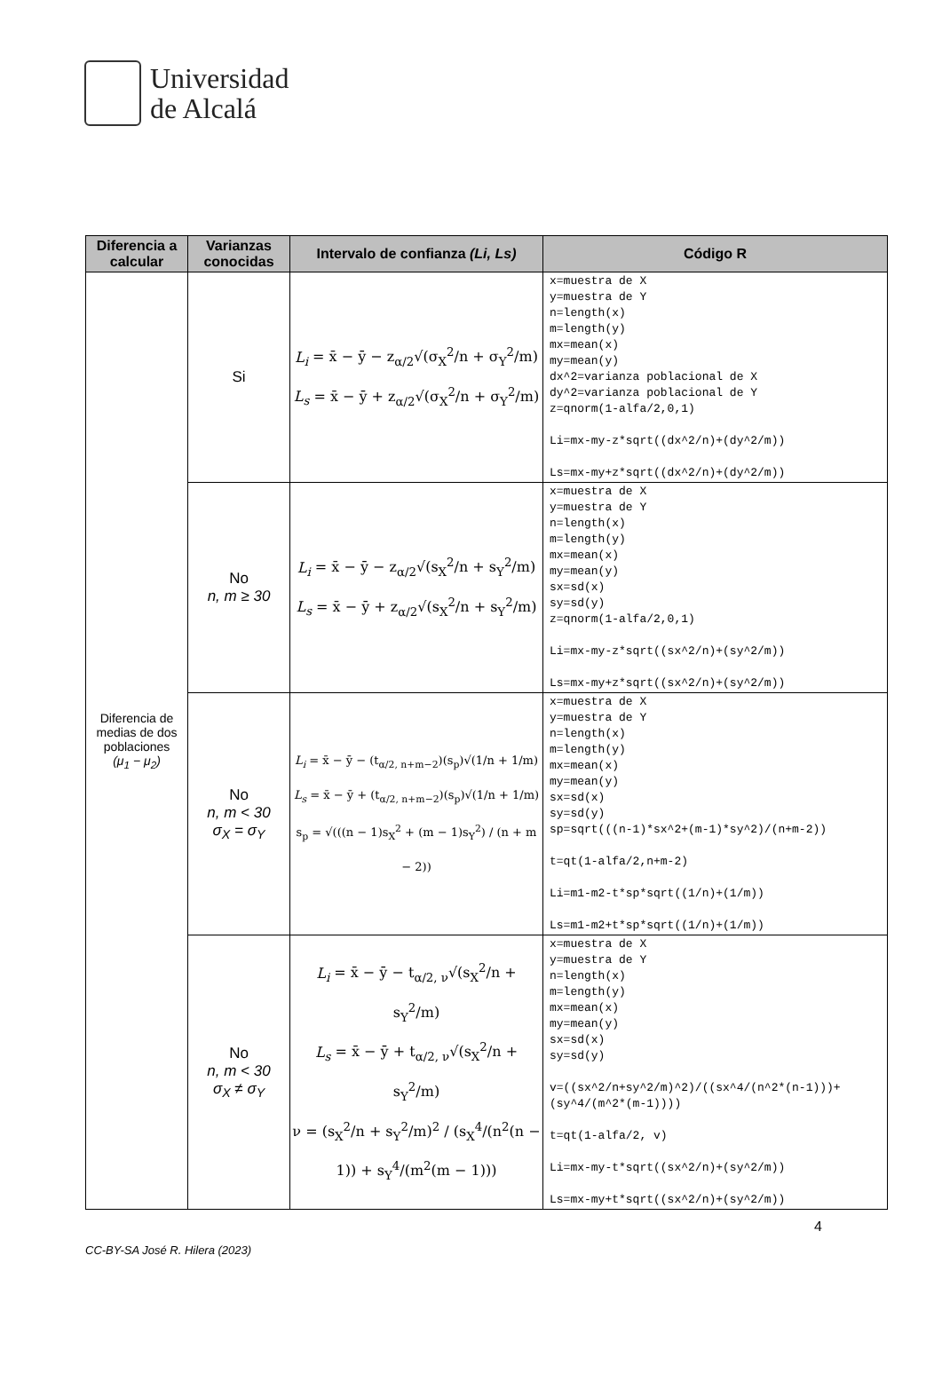Universidad
de Alcalá
| Diferencia a calcular | Varianzas conocidas | Intervalo de confianza (Li, Ls) | Código R |
| --- | --- | --- | --- |
| Diferencia de medias de dos poblaciones (μ<sub>1</sub> − μ<sub>2</sub>) | Si | L<sub>i</sub> = x̄ − ȳ − z<sub>α/2</sub>√(σ<sub>X</sub><sup>2</sup>/n + σ<sub>Y</sub><sup>2</sup>/m) L<sub>s</sub> = x̄ − ȳ + z<sub>α/2</sub>√(σ<sub>X</sub><sup>2</sup>/n + σ<sub>Y</sub><sup>2</sup>/m) | x=muestra de X y=muestra de Y n=length(x) m=length(y) mx=mean(x) my=mean(y) dx^2=varianza poblacional de X dy^2=varianza poblacional de Y z=qnorm(1-alfa/2,0,1) Li=mx-my-z*sqrt((dx^2/n)+(dy^2/m)) Ls=mx-my+z*sqrt((dx^2/n)+(dy^2/m)) |
| | No n, m ≥ 30 | L<sub>i</sub> = x̄ − ȳ − z<sub>α/2</sub>√(s<sub>X</sub><sup>2</sup>/n + s<sub>Y</sub><sup>2</sup>/m) L<sub>s</sub> = x̄ − ȳ + z<sub>α/2</sub>√(s<sub>X</sub><sup>2</sup>/n + s<sub>Y</sub><sup>2</sup>/m) | x=muestra de X y=muestra de Y n=length(x) m=length(y) mx=mean(x) my=mean(y) sx=sd(x) sy=sd(y) z=qnorm(1-alfa/2,0,1) Li=mx-my-z*sqrt((sx^2/n)+(sy^2/m)) Ls=mx-my+z*sqrt((sx^2/n)+(sy^2/m)) |
| | No n, m < 30 σ<sub>X</sub> = σ<sub>Y</sub> | L<sub>i</sub> = x̄ − ȳ − (t<sub>α/2, n+m−2</sub>)(s<sub>p</sub>)√(1/n + 1/m) L<sub>s</sub> = x̄ − ȳ + (t<sub>α/2, n+m−2</sub>)(s<sub>p</sub>)√(1/n + 1/m) s<sub>p</sub> = √(((n − 1)s<sub>X</sub><sup>2</sup> + (m − 1)s<sub>Y</sub><sup>2</sup>) / (n + m − 2)) | x=muestra de X y=muestra de Y n=length(x) m=length(y) mx=mean(x) my=mean(y) sx=sd(x) sy=sd(y) sp=sqrt(((n-1)*sx^2+(m-1)*sy^2)/(n+m-2)) t=qt(1-alfa/2,n+m-2) Li=m1-m2-t*sp*sqrt((1/n)+(1/m)) Ls=m1-m2+t*sp*sqrt((1/n)+(1/m)) |
| | No n, m < 30 σ<sub>X</sub> ≠ σ<sub>Y</sub> | L<sub>i</sub> = x̄ − ȳ − t<sub>α/2, ν</sub>√(s<sub>X</sub><sup>2</sup>/n + s<sub>Y</sub><sup>2</sup>/m) L<sub>s</sub> = x̄ − ȳ + t<sub>α/2, ν</sub>√(s<sub>X</sub><sup>2</sup>/n + s<sub>Y</sub><sup>2</sup>/m) ν = (s<sub>X</sub><sup>2</sup>/n + s<sub>Y</sub><sup>2</sup>/m)<sup>2</sup> / (s<sub>X</sub><sup>4</sup>/(n<sup>2</sup>(n − 1)) + s<sub>Y</sub><sup>4</sup>/(m<sup>2</sup>(m − 1))) | x=muestra de X y=muestra de Y n=length(x) m=length(y) mx=mean(x) my=mean(y) sx=sd(x) sy=sd(y) v=((sx^2/n+sy^2/m)^2)/((sx^4/(n^2*(n-1)))+(sy^4/(m^2*(m-1)))) t=qt(1-alfa/2, v) Li=mx-my-t*sqrt((sx^2/n)+(sy^2/m)) Ls=mx-my+t*sqrt((sx^2/n)+(sy^2/m)) |
4
CC-BY-SA José R. Hilera (2023)